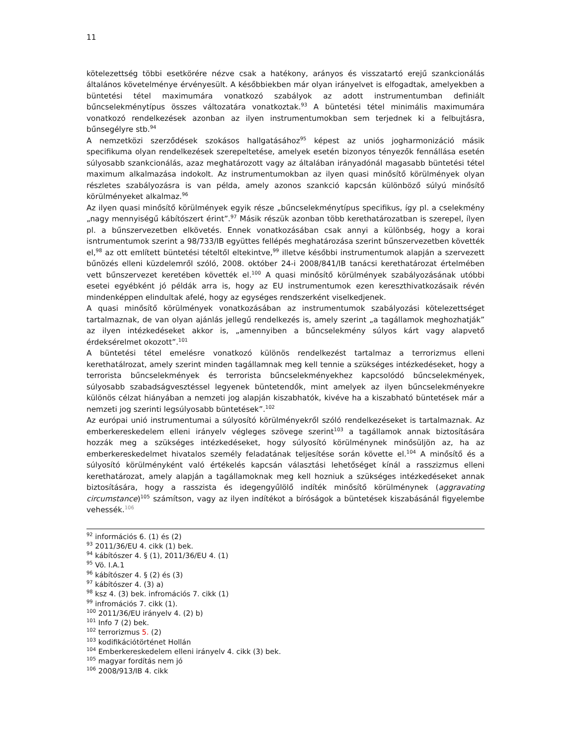11
kötelezettség többi esetkörére nézve csak a hatékony, arányos és visszatartó erejű szankcionálás általános követelménye érvényesült. A későbbiekben már olyan irányelvet is elfogadtak, amelyekben a büntetési tétel maximumára vonatkozó szabályok az adott instrumentumban definiált bűncselekménytípus összes változatára vonatkoztak.<sup>93</sup> A büntetési tétel minimális maximumára vonatkozó rendelkezések azonban az ilyen instrumentumokban sem terjednek ki a felbujtásra, bűnsegélyre stb.<sup>94</sup>
A nemzetközi szerződések szokásos hallgatásához<sup>95</sup> képest az uniós jogharmonizáció másik specifikuma olyan rendelkezések szerepeltetése, amelyek esetén bizonyos tényezők fennállása esetén súlyosabb szankcionálás, azaz meghatározott vagy az általában irányadónál magasabb büntetési tétel maximum alkalmazása indokolt. Az instrumentumokban az ilyen quasi minősítő körülmények olyan részletes szabályozásra is van példa, amely azonos szankció kapcsán különböző súlyú minősítő körülményeket alkalmaz.<sup>96</sup>
Az ilyen quasi minősítő körülmények egyik része „bűncselekménytípus specifikus, így pl. a cselekmény „nagy mennyiségű kábítószert érint”.<sup>97</sup> Másik részük azonban több kerethatározatban is szerepel, ílyen pl. a bűnszervezetben elkövetés. Ennek vonatkozásában csak annyi a különbség, hogy a korai isntrumentumok szerint a 98/733/IB együttes fellépés meghatározása szerint bűnszervezetben követték el,<sup>98</sup> az ott említett büntetési tételtől eltekintve,<sup>99</sup> illetve későbbi instrumentumok alapján a szervezett bűnözés elleni küzdelemről szóló, 2008. október 24-i 2008/841/IB tanácsi kerethatározat értelmében vett bűnszervezet keretében követték el.<sup>100</sup> A quasi minősítő körülmények szabályozásának utóbbi esetei egyébként jó példák arra is, hogy az EU instrumentumok ezen kereszthivatkozásaik révén mindenképpen elindultak afelé, hogy az egységes rendszerként viselkedjenek.
A quasi minősítő körülmények vonatkozásában az instrumentumok szabályozási kötelezettséget tartalmaznak, de van olyan ajánlás jellegű rendelkezés is, amely szerint „a tagállamok meghozhatják” az ilyen intézkedéseket akkor is, „amennyiben a bűncselekmény súlyos kárt vagy alapvető érdeksérelmet okozott”.<sup>101</sup>
A büntetési tétel emelésre vonatkozó különös rendelkezést tartalmaz a terrorizmus elleni kerethatálrozat, amely szerint minden tagállamnak meg kell tennie a szükséges intézkedéseket, hogy a terrorista bűncselekmények és terrorista bűncselekményekhez kapcsolódó bűncselekmények, súlyosabb szabadságvesztéssel legyenek büntetendők, mint amelyek az ilyen bűncselekményekre különös célzat hiányában a nemzeti jog alapján kiszabhatók, kivéve ha a kiszabható büntetések már a nemzeti jog szerinti legsúlyosabb büntetések”.<sup>102</sup>
Az európai unió instrumentumai a súlyosító körülményekről szóló rendelkezéseket is tartalmaznak. Az emberkereskedelem elleni irányelv végleges szövege szerint<sup>103</sup> a tagállamok annak biztosítására hozzák meg a szükséges intézkedéseket, hogy súlyosító körülménynek minősüljön az, ha az emberkereskedelmet hivatalos személy feladatának teljesítése során követte el.<sup>104</sup> A minősítő és a súlyosító körülményként való értékelés kapcsán választási lehetőséget kínál a rasszizmus elleni kerethatározat, amely alapján a tagállamoknak meg kell hozniuk a szükséges intézkedéseket annak biztosítására, hogy a rasszista és idegengyűlölő indíték minősítő körülménynek (aggravating circumstance)<sup>105</sup> számítson, vagy az ilyen indítékot a bíróságok a büntetések kiszabásánál figyelembe vehessék.<sup>106</sup>
<sup>92</sup> információs 6. (1) és (2)
<sup>93</sup> 2011/36/EU 4. cikk (1) bek.
<sup>94</sup> kábítószer 4. § (1), 2011/36/EU 4. (1)
<sup>95</sup> Vö. I.A.1
<sup>96</sup> kábítószer 4. § (2) és (3)
<sup>97</sup> kábítószer 4. (3) a)
<sup>98</sup> ksz 4. (3) bek. infromációs 7. cikk (1)
<sup>99</sup> infromációs 7. cikk (1).
<sup>100</sup> 2011/36/EU irányelv 4. (2) b)
<sup>101</sup> Info 7 (2) bek.
<sup>102</sup> terrorizmus 5. (2)
<sup>103</sup> kodifikációtörténet Hollán
<sup>104</sup> Emberkereskedelem elleni irányelv 4. cikk (3) bek.
<sup>105</sup> magyar fordítás nem jó
<sup>106</sup> 2008/913/IB 4. cikk